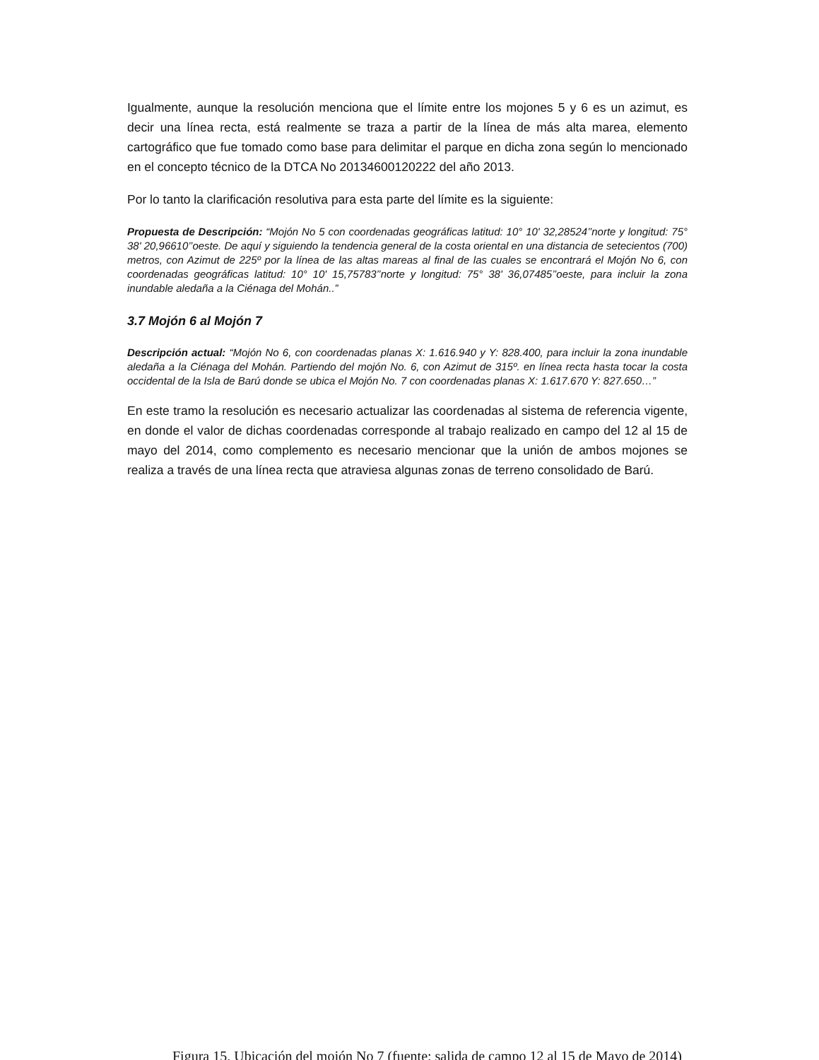Igualmente, aunque la resolución menciona que el límite entre los mojones 5 y 6 es un azimut, es decir una línea recta, está realmente se traza a partir de la línea de más alta marea, elemento cartográfico que fue tomado como base para delimitar el parque en dicha zona según lo mencionado en el concepto técnico de la DTCA No 20134600120222 del año 2013.
Por lo tanto la clarificación resolutiva para esta parte del límite es la siguiente:
Propuesta de Descripción: “Mojón No 5 con coordenadas geográficas latitud: 10° 10' 32,28524’’norte y longitud: 75° 38' 20,96610’’oeste. De aquí y siguiendo la tendencia general de la costa oriental en una distancia de setecientos (700) metros, con Azimut de 225º por la línea de las altas mareas al final de las cuales se encontrará el Mojón No 6, con coordenadas geográficas latitud: 10° 10' 15,75783’’norte y longitud: 75° 38' 36,07485’’oeste, para incluir la zona inundable aledaña a la Ciénaga del Mohán..”
3.7 Mojón 6 al Mojón 7
Descripción actual: “Mojón No 6, con coordenadas planas X: 1.616.940 y Y: 828.400, para incluir la zona inundable aledaña a la Ciénaga del Mohán. Partiendo del mojón No. 6, con Azimut de 315º. en línea recta hasta tocar la costa occidental de la Isla de Barú donde se ubica el Mojón No. 7 con coordenadas planas X: 1.617.670 Y: 827.650…”
En este tramo la resolución es necesario actualizar las coordenadas al sistema de referencia vigente, en donde el valor de dichas coordenadas corresponde al trabajo realizado en campo del 12 al 15 de mayo del 2014, como complemento es necesario mencionar que la unión de ambos mojones se realiza a través de una línea recta que atraviesa algunas zonas de terreno consolidado de Barú.
Figura 15. Ubicación del mojón No 7 (fuente: salida de campo 12 al 15 de Mayo de 2014)